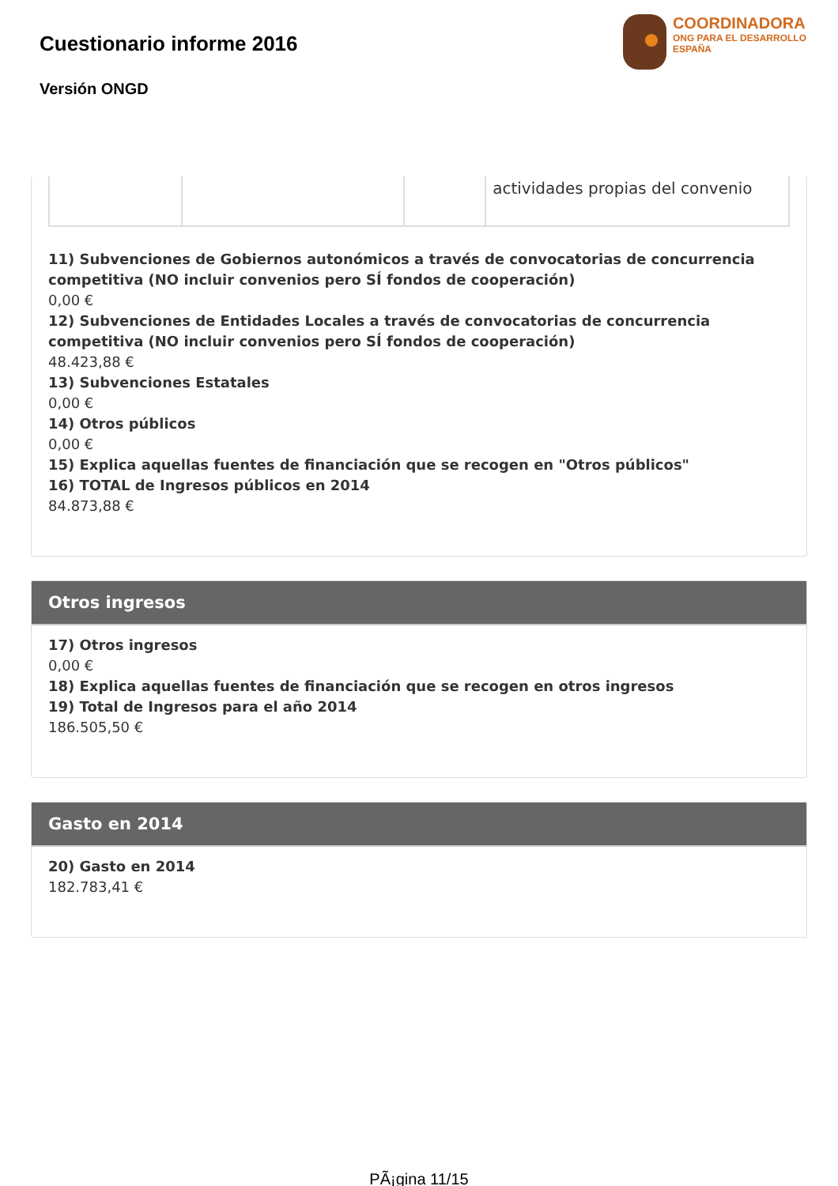Cuestionario informe 2016
Versión ONGD
COORDINADORA
ONG PARA EL DESARROLLO
ESPAÑA
| | | | actividades propias del convenio |
11) Subvenciones de Gobiernos autonómicos a través de convocatorias de concurrencia competitiva (NO incluir convenios pero SÍ fondos de cooperación)
0,00 €
12) Subvenciones de Entidades Locales a través de convocatorias de concurrencia competitiva (NO incluir convenios pero SÍ fondos de cooperación)
48.423,88 €
13) Subvenciones Estatales
0,00 €
14) Otros públicos
0,00 €
15) Explica aquellas fuentes de financiación que se recogen en "Otros públicos"
16) TOTAL de Ingresos públicos en 2014
84.873,88 €
Otros ingresos
17) Otros ingresos
0,00 €
18) Explica aquellas fuentes de financiación que se recogen en otros ingresos
19) Total de Ingresos para el año 2014
186.505,50 €
Gasto en 2014
20) Gasto en 2014
182.783,41 €
PÃ¡gina 11/15